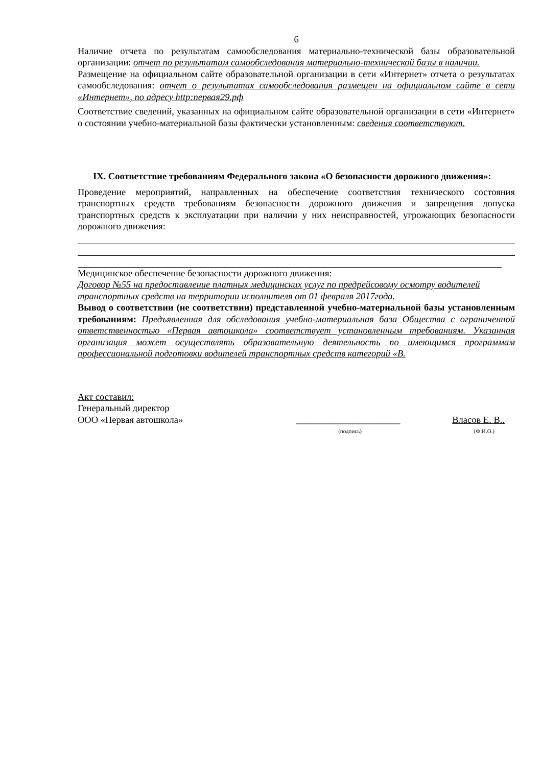6
Наличие отчета по результатам самообследования материально-технической базы образовательной организации: отчет по результатам самообследования материально-технической базы в наличии.
Размещение на официальном сайте образовательной организации в сети «Интернет» отчета о результатах самообследования: отчет о результатах самообследования размещен на официальном сайте в сети «Интернет», по адресу http:первая29.рф
Соответствие сведений, указанных на официальном сайте образовательной организации в сети «Интернет» о состоянии учебно-материальной базы фактически установленным: сведения соответствуют.
IX. Соответствие требованиям Федерального закона «О безопасности дорожного движения»:
Проведение мероприятий, направленных на обеспечение соответствия технического состояния транспортных средств требованиям безопасности дорожного движения и запрещения допуска транспортных средств к эксплуатации при наличии у них неисправностей, угрожающих безопасности дорожного движения:
Медицинское обеспечение безопасности дорожного движения:
Договор №55 на предоставление платных медицинских услуг по предрейсовому осмотру водителей транспортных средств на территории исполнителя от 01 февраля 2017года.
Вывод о соответствии (не соответствии) представленной учебно-материальной базы установленным требованиям: Предъявленная для обследования учебно-материальная база Общества с ограниченной ответственностью «Первая автошкола» соответствует установленным требованиям. Указанная организация может осуществлять образовательную деятельность по имеющимся программам профессиональной подготовки водителей транспортных средств категорий «В.
Акт составил:
Генеральный директор
ООО «Первая автошкола» ______________________ Власов Е. В..
(подпись) (Ф.И.О.)